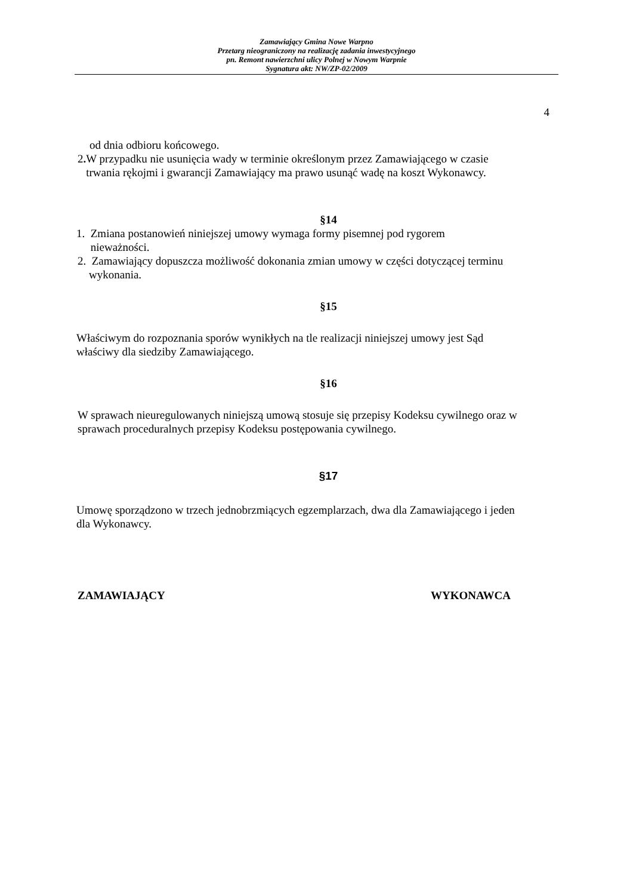Zamawiający Gmina Nowe Warpno
Przetarg nieograniczony na realizację zadania inwestycyjnego
pn. Remont nawierzchni ulicy Polnej w Nowym Warpnie
Sygnatura akt: NW/ZP-02/2009
4
od dnia odbioru końcowego.
2. W przypadku nie usunięcia wady w terminie określonym przez Zamawiającego w czasie
trwania rękojmi i gwarancji Zamawiający ma prawo usunąć wadę na koszt Wykonawcy.
§14
1. Zmiana postanowień niniejszej umowy wymaga formy pisemnej pod rygorem
nieważności.
2. Zamawiający dopuszcza możliwość dokonania zmian umowy w części dotyczącej terminu
wykonania.
§15
Właściwym do rozpoznania sporów wynikłych na tle realizacji niniejszej umowy jest Sąd
właściwy dla siedziby Zamawiającego.
§16
W sprawach nieuregulowanych niniejszą umową stosuje się przepisy Kodeksu cywilnego oraz w
sprawach proceduralnych przepisy Kodeksu postępowania cywilnego.
§17
Umowę sporządzono w trzech jednobrzmiących egzemplarzach, dwa dla Zamawiającego i jeden
dla Wykonawcy.
ZAMAWIAJĄCY WYKONAWCA